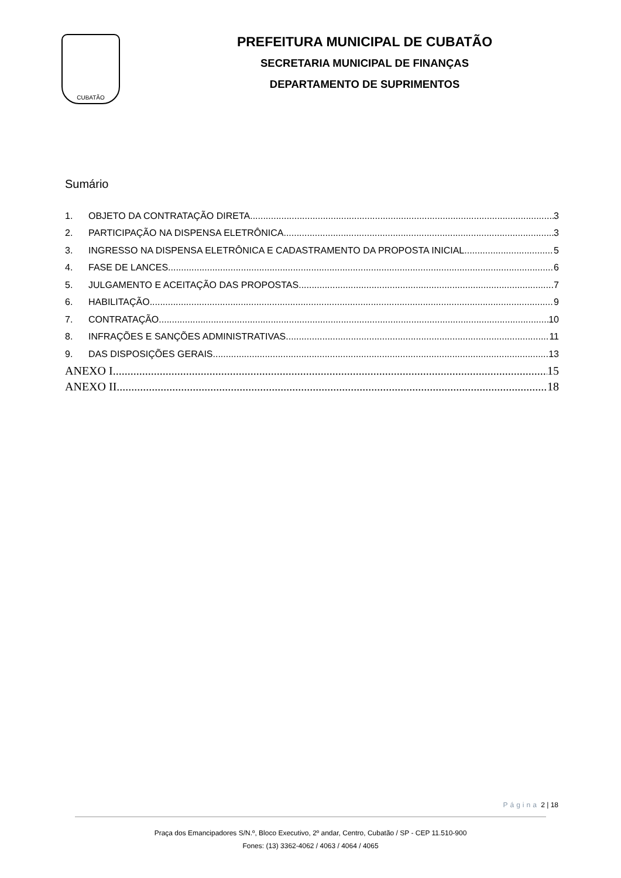CUBATÃO
PREFEITURA MUNICIPAL DE CUBATÃO
SECRETARIA MUNICIPAL DE FINANÇAS
DEPARTAMENTO DE SUPRIMENTOS
Sumário
1. OBJETO DA CONTRATAÇÃO DIRETA 3
2. PARTICIPAÇÃO NA DISPENSA ELETRÔNICA. 3
3. INGRESSO NA DISPENSA ELETRÔNICA E CADASTRAMENTO DA PROPOSTA INICIAL 5
4. FASE DE LANCES 6
5. JULGAMENTO E ACEITAÇÃO DAS PROPOSTAS 7
6. HABILITAÇÃO 9
7. CONTRATAÇÃO 10
8. INFRAÇÕES E SANÇÕES ADMINISTRATIVAS 11
9. DAS DISPOSIÇÕES GERAIS 13
ANEXO I 15
ANEXO II 18
Página 2 | 18
Praça dos Emancipadores S/N.º, Bloco Executivo, 2º andar, Centro, Cubatão / SP - CEP 11.510-900
Fones: (13) 3362-4062 / 4063 / 4064 / 4065